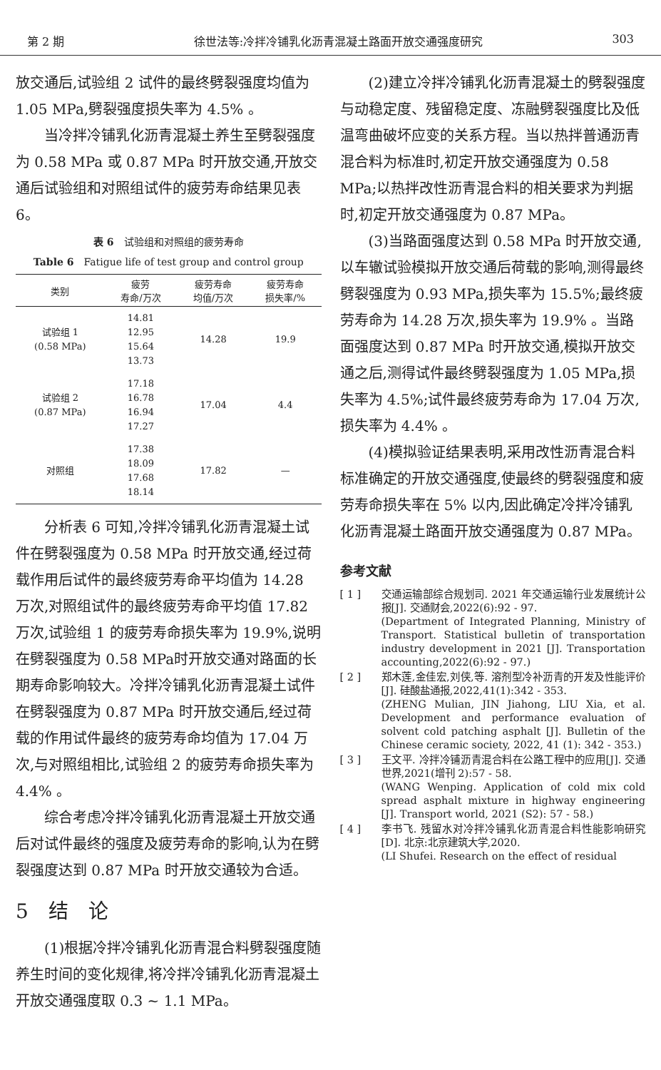第 2 期 徐世法等:冷拌冷铺乳化沥青混凝土路面开放交通强度研究 303
放交通后,试验组 2 试件的最终劈裂强度均值为 1.05 MPa,劈裂强度损失率为 4.5% 。
当冷拌冷铺乳化沥青混凝土养生至劈裂强度为 0.58 MPa 或 0.87 MPa 时开放交通,开放交通后试验组和对照组试件的疲劳寿命结果见表 6。
表 6　试验组和对照组的疲劳寿命
Table 6　Fatigue life of test group and control group
| 类别 | 疲劳 寿命/万次 | 疲劳寿命 均值/万次 | 疲劳寿命 损失率/% |
| --- | --- | --- | --- |
| 试验组 1 (0.58 MPa) | 14.81 12.95 15.64 13.73 | 14.28 | 19.9 |
| 试验组 2 (0.87 MPa) | 17.18 16.78 16.94 17.27 | 17.04 | 4.4 |
| 对照组 | 17.38 18.09 17.68 18.14 | 17.82 | — |
分析表 6 可知,冷拌冷铺乳化沥青混凝土试件在劈裂强度为 0.58 MPa 时开放交通,经过荷载作用后试件的最终疲劳寿命平均值为 14.28 万次,对照组试件的最终疲劳寿命平均值 17.82 万次,试验组 1 的疲劳寿命损失率为 19.9%,说明在劈裂强度为 0.58 MPa时开放交通对路面的长期寿命影响较大。冷拌冷铺乳化沥青混凝土试件在劈裂强度为 0.87 MPa 时开放交通后,经过荷载的作用试件最终的疲劳寿命均值为 17.04 万次,与对照组相比,试验组 2 的疲劳寿命损失率为 4.4% 。
综合考虑冷拌冷铺乳化沥青混凝土开放交通后对试件最终的强度及疲劳寿命的影响,认为在劈裂强度达到 0.87 MPa 时开放交通较为合适。
5　结　论
(1)根据冷拌冷铺乳化沥青混合料劈裂强度随养生时间的变化规律,将冷拌冷铺乳化沥青混凝土开放交通强度取 0.3 ~ 1.1 MPa。
(2)建立冷拌冷铺乳化沥青混凝土的劈裂强度与动稳定度、残留稳定度、冻融劈裂强度比及低温弯曲破坏应变的关系方程。当以热拌普通沥青混合料为标准时,初定开放交通强度为 0.58 MPa;以热拌改性沥青混合料的相关要求为判据时,初定开放交通强度为 0.87 MPa。
(3)当路面强度达到 0.58 MPa 时开放交通,以车辙试验模拟开放交通后荷载的影响,测得最终劈裂强度为 0.93 MPa,损失率为 15.5%;最终疲劳寿命为 14.28 万次,损失率为 19.9% 。当路面强度达到 0.87 MPa 时开放交通,模拟开放交通之后,测得试件最终劈裂强度为 1.05 MPa,损失率为 4.5%;试件最终疲劳寿命为 17.04 万次,损失率为 4.4% 。
(4)模拟验证结果表明,采用改性沥青混合料标准确定的开放交通强度,使最终的劈裂强度和疲劳寿命损失率在 5% 以内,因此确定冷拌冷铺乳化沥青混凝土路面开放交通强度为 0.87 MPa。
参考文献
[ 1 ] 交通运输部综合规划司. 2021 年交通运输行业发展统计公报[J]. 交通财会,2022(6):92 - 97.
(Department of Integrated Planning, Ministry of Transport. Statistical bulletin of transportation industry development in 2021 [J]. Transportation accounting,2022(6):92 - 97.)
[ 2 ] 郑木莲,金佳宏,刘侠,等. 溶剂型冷补沥青的开发及性能评价[J]. 硅酸盐通报,2022,41(1):342 - 353.
(ZHENG Mulian, JIN Jiahong, LIU Xia, et al. Development and performance evaluation of solvent cold patching asphalt [J]. Bulletin of the Chinese ceramic society, 2022, 41 (1): 342 - 353.)
[ 3 ] 王文平. 冷拌冷铺沥青混合料在公路工程中的应用[J]. 交通世界,2021(增刊 2):57 - 58.
(WANG Wenping. Application of cold mix cold spread asphalt mixture in highway engineering [J]. Transport world, 2021 (S2): 57 - 58.)
[ 4 ] 李书飞. 残留水对冷拌冷铺乳化沥青混合料性能影响研究[D]. 北京:北京建筑大学,2020.
(LI Shufei. Research on the effect of residual